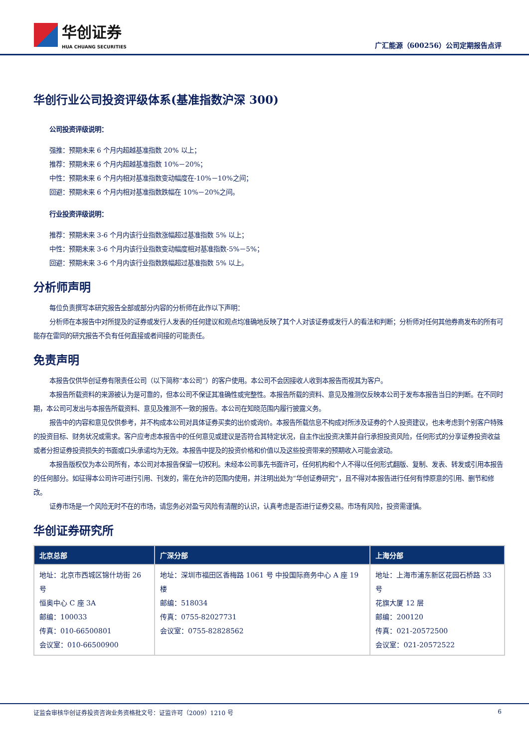华创证券
HUA CHUANG SECURITIES
广汇能源（600256）公司定期报告点评
华创行业公司投资评级体系(基准指数沪深 300)
公司投资评级说明：
强推：预期未来 6 个月内超越基准指数 20% 以上；
推荐：预期未来 6 个月内超越基准指数 10%－20%；
中性：预期未来 6 个月内相对基准指数变动幅度在-10%－10%之间；
回避：预期未来 6 个月内相对基准指数跌幅在 10%－20%之间。
行业投资评级说明：
推荐：预期未来 3-6 个月内该行业指数涨幅超过基准指数 5% 以上；
中性：预期未来 3-6 个月内该行业指数变动幅度相对基准指数-5%－5%；
回避：预期未来 3-6 个月内该行业指数跌幅超过基准指数 5% 以上。
分析师声明
每位负责撰写本研究报告全部或部分内容的分析师在此作以下声明：
分析师在本报告中对所提及的证券或发行人发表的任何建议和观点均准确地反映了其个人对该证券或发行人的看法和判断；分析师对任何其他券商发布的所有可能存在雷同的研究报告不负有任何直接或者间接的可能责任。
免责声明
本报告仅供华创证券有限责任公司（以下简称“本公司”）的客户使用。本公司不会因接收人收到本报告而视其为客户。
本报告所载资料的来源被认为是可靠的，但本公司不保证其准确性或完整性。本报告所载的资料、意见及推测仅反映本公司于发布本报告当日的判断。在不同时期，本公司可发出与本报告所载资料、意见及推测不一致的报告。本公司在知晓范围内履行披露义务。
报告中的内容和意见仅供参考，并不构成本公司对具体证券买卖的出价或询价。本报告所载信息不构成对所涉及证券的个人投资建议，也未考虑到个别客户特殊的投资目标、财务状况或需求。客户应考虑本报告中的任何意见或建议是否符合其特定状况，自主作出投资决策并自行承担投资风险，任何形式的分享证券投资收益或者分担证券投资损失的书面或口头承诺均为无效。本报告中提及的投资价格和价值以及这些投资带来的预期收入可能会波动。
本报告版权仅为本公司所有，本公司对本报告保留一切权利。未经本公司事先书面许可，任何机构和个人不得以任何形式翻版、复制、发表、转发或引用本报告的任何部分。如征得本公司许可进行引用、刊发的，需在允许的范围内使用，并注明出处为“华创证券研究”，且不得对本报告进行任何有悖原意的引用、删节和修改。
证券市场是一个风险无时不在的市场，请您务必对盈亏风险有清醒的认识，认真考虑是否进行证券交易。市场有风险，投资需谨慎。
华创证券研究所
| 北京总部 | 广深分部 | 上海分部 |
| --- | --- | --- |
| 地址：北京市西城区锦什坊街 26 号 恒奥中心 C 座 3A 邮编：100033 传真：010-66500801 会议室：010-66500900 | 地址：深圳市福田区香梅路 1061 号 中投国际商务中心 A 座 19 楼 邮编：518034 传真：0755-82027731 会议室：0755-82828562 | 地址：上海市浦东新区花园石桥路 33 号 花旗大厦 12 层 邮编：200120 传真：021-20572500 会议室：021-20572522 |
证监会审核华创证券投资咨询业务资格批文号：证监许可（2009）1210 号 6